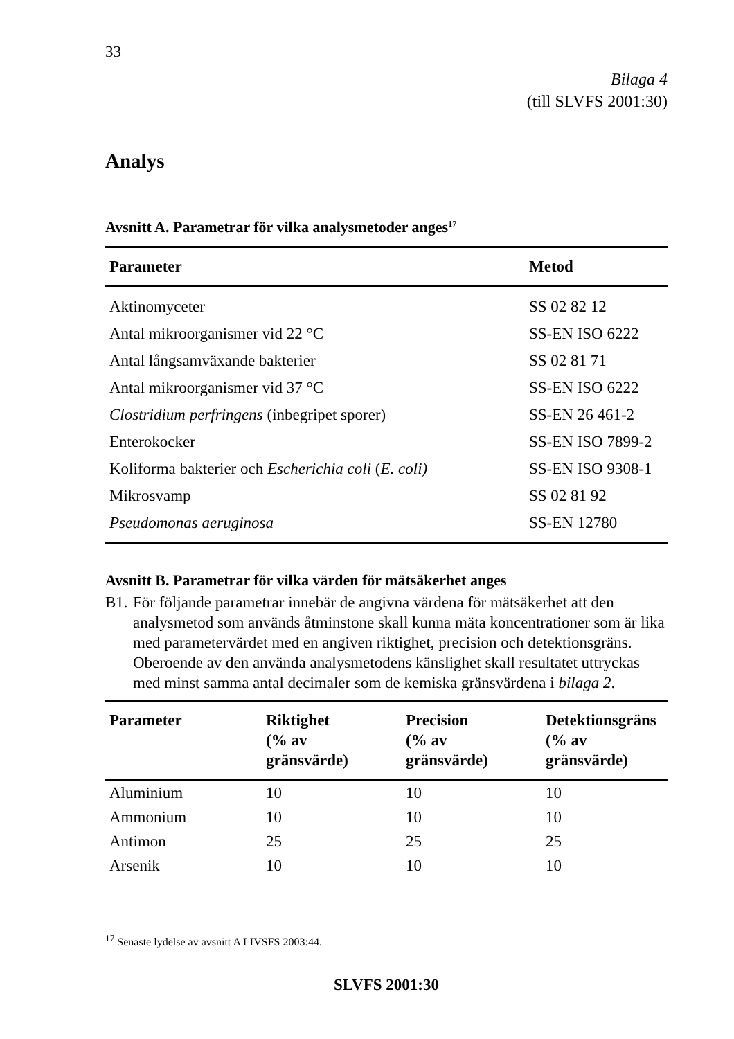33
Bilaga 4
(till SLVFS 2001:30)
Analys
Avsnitt A. Parametrar för vilka analysmetoder anges<sup>17</sup>
| Parameter | Metod |
| --- | --- |
| Aktinomyceter | SS 02 82 12 |
| Antal mikroorganismer vid 22 °C | SS-EN ISO 6222 |
| Antal långsamväxande bakterier | SS 02 81 71 |
| Antal mikroorganismer vid 37 °C | SS-EN ISO 6222 |
| Clostridium perfringens (inbegripet sporer) | SS-EN 26 461-2 |
| Enterokocker | SS-EN ISO 7899-2 |
| Koliforma bakterier och Escherichia coli ( E. coli) | SS-EN ISO 9308-1 |
| Mikrosvamp | SS 02 81 92 |
| Pseudomonas aeruginosa | SS-EN 12780 |
Avsnitt B. Parametrar för vilka värden för mätsäkerhet anges
B1.
För följande parametrar innebär de angivna värdena för mätsäkerhet att den analysmetod som används åtminstone skall kunna mäta koncentrationer som är lika med parametervärdet med en angiven riktighet, precision och detektionsgräns. Oberoende av den använda analysmetodens känslighet skall resultatet uttryckas med minst samma antal decimaler som de kemiska gränsvärdena i bilaga 2.
| Parameter | Riktighet (% av gränsvärde) | Precision (% av gränsvärde) | Detektionsgräns (% av gränsvärde) |
| --- | --- | --- | --- |
| Aluminium | 10 | 10 | 10 |
| Ammonium | 10 | 10 | 10 |
| Antimon | 25 | 25 | 25 |
| Arsenik | 10 | 10 | 10 |
<sup>17</sup> Senaste lydelse av avsnitt A LIVSFS 2003:44.
SLVFS 2001:30